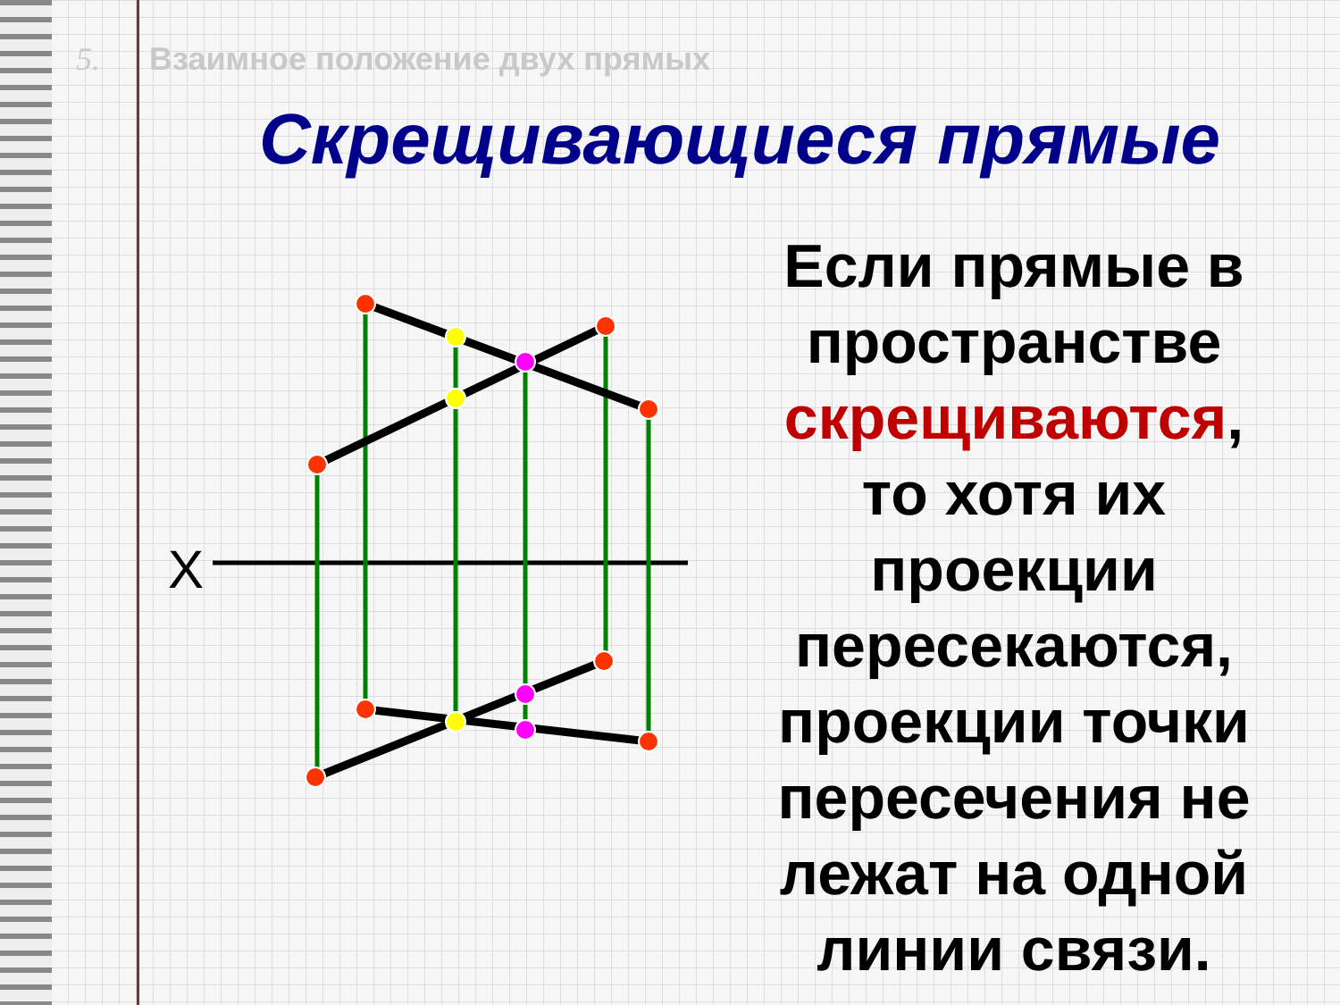5. Взаимное положение двух прямых
Скрещивающиеся прямые
Если прямые в пространстве скрещиваются, то хотя их проекции пересекаются, проекции точки пересечения не лежат на одной линии связи.
X